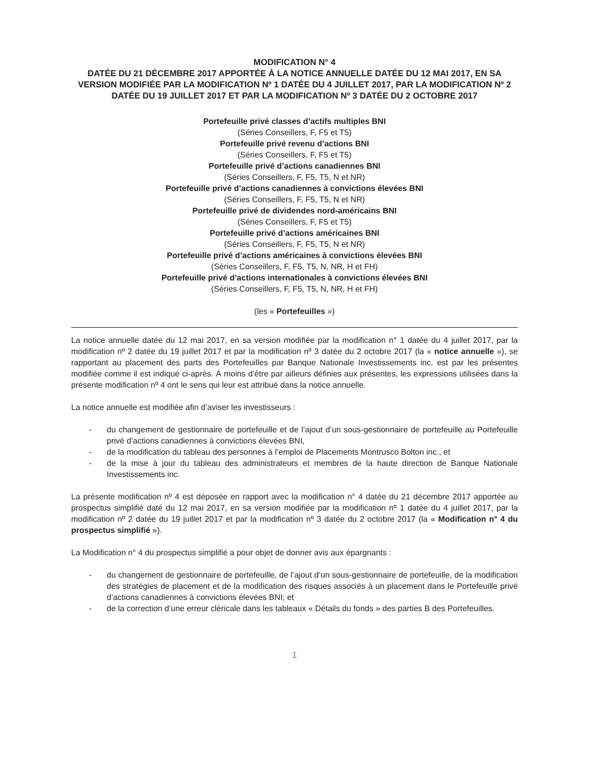MODIFICATION N° 4
DATÉE DU 21 DÉCEMBRE 2017 APPORTÉE À LA NOTICE ANNUELLE DATÉE DU 12 MAI 2017, EN SA VERSION MODIFIÉE PAR LA MODIFICATION Nº 1 DATÉE DU 4 JUILLET 2017, PAR LA MODIFICATION Nº 2 DATÉE DU 19 JUILLET 2017 ET PAR LA MODIFICATION Nº 3 DATÉE DU 2 OCTOBRE 2017
Portefeuille privé classes d’actifs multiples BNI
(Séries Conseillers, F, F5 et T5)
Portefeuille privé revenu d’actions BNI
(Séries Conseillers, F, F5 et T5)
Portefeuille privé d’actions canadiennes BNI
(Séries Conseillers, F, F5, T5, N et NR)
Portefeuille privé d’actions canadiennes à convictions élevées BNI
(Séries Conseillers, F, F5, T5, N et NR)
Portefeuille privé de dividendes nord-américains BNI
(Séries Conseillers, F, F5 et T5)
Portefeuille privé d’actions américaines BNI
(Séries Conseillers, F, F5, T5, N et NR)
Portefeuille privé d’actions américaines à convictions élevées BNI
(Séries Conseillers, F, F5, T5, N, NR, H et FH)
Portefeuille privé d’actions internationales à convictions élevées BNI
(Séries Conseillers, F, F5, T5, N, NR, H et FH)
(les « Portefeuilles »)
La notice annuelle datée du 12 mai 2017, en sa version modifiée par la modification n° 1 datée du 4 juillet 2017, par la modification nº 2 datée du 19 juillet 2017 et par la modification nº 3 datée du 2 octobre 2017 (la « notice annuelle »), se rapportant au placement des parts des Portefeuilles par Banque Nationale Investissements inc. est par les présentes modifiée comme il est indiqué ci-après. À moins d’être par ailleurs définies aux présentes, les expressions utilisées dans la présente modification nº 4 ont le sens qui leur est attribué dans la notice annuelle.
La notice annuelle est modifiée afin d’aviser les investisseurs :
- du changement de gestionnaire de portefeuille et de l’ajout d’un sous-gestionnaire de portefeuille au Portefeuille privé d’actions canadiennes à convictions élevées BNI,
- de la modification du tableau des personnes à l’emploi de Placements Montrusco Bolton inc., et
- de la mise à jour du tableau des administrateurs et membres de la haute direction de Banque Nationale Investissements inc.
La présente modification nº 4 est déposée en rapport avec la modification n° 4 datée du 21 décembre 2017 apportée au prospectus simplifié daté du 12 mai 2017, en sa version modifiée par la modification nº 1 datée du 4 juillet 2017, par la modification nº 2 datée du 19 juillet 2017 et par la modification nº 3 datée du 2 octobre 2017 (la « Modification n° 4 du prospectus simplifié »).
La Modification n° 4 du prospectus simplifié a pour objet de donner avis aux épargnants :
- du changement de gestionnaire de portefeuille, de l’ajout d’un sous-gestionnaire de portefeuille, de la modification des stratégies de placement et de la modification des risques associés à un placement dans le Portefeuille privé d’actions canadiennes à convictions élevées BNI; et
- de la correction d’une erreur cléricale dans les tableaux « Détails du fonds » des parties B des Portefeuilles.
1